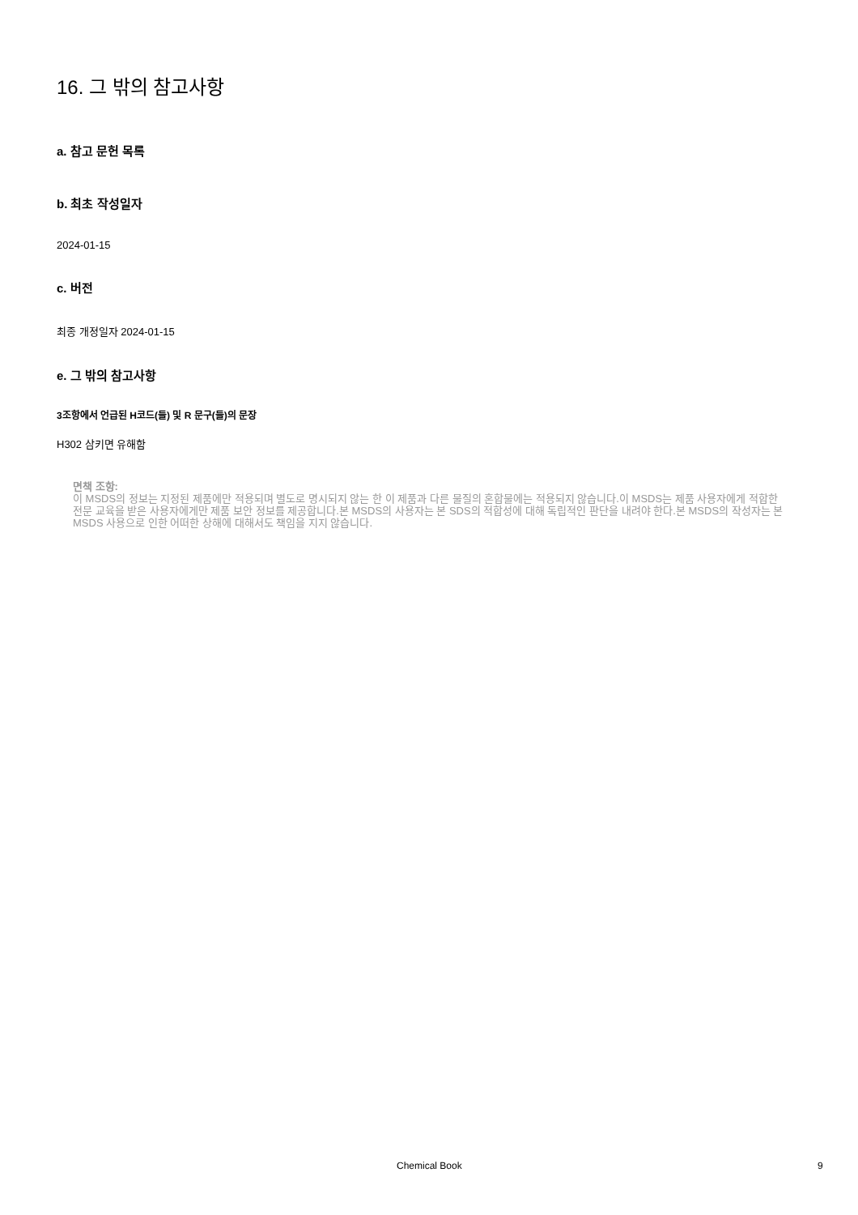16. 그 밖의 참고사항
a. 참고 문헌 목록
b. 최초 작성일자
2024-01-15
c. 버전
최종 개정일자 2024-01-15
e. 그 밖의 참고사항
3조항에서 언급된 H코드(들) 및 R 문구(들)의 문장
H302 삼키면 유해함
면책 조항:
이 MSDS의 정보는 지정된 제품에만 적용되며 별도로 명시되지 않는 한 이 제품과 다른 물질의 혼합물에는 적용되지 않습니다.이 MSDS는 제품 사용자에게 적합한 전문 교육을 받은 사용자에게만 제품 보안 정보를 제공합니다.본 MSDS의 사용자는 본 SDS의 적합성에 대해 독립적인 판단을 내려야 한다.본 MSDS의 작성자는 본 MSDS 사용으로 인한 어떠한 상해에 대해서도 책임을 지지 않습니다.
Chemical Book 9